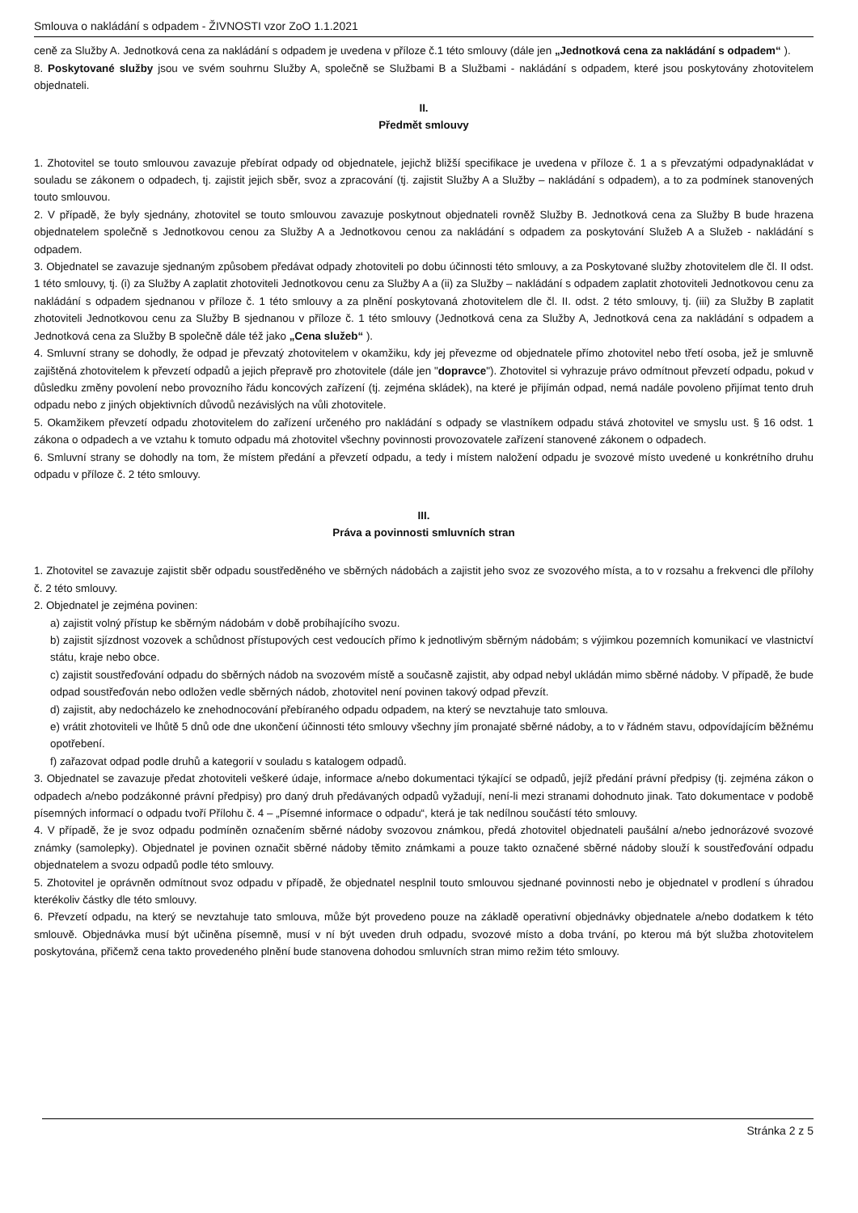Smlouva o nakládání s odpadem - ŽIVNOSTI vzor ZoO 1.1.2021
ceně za Služby A. Jednotková cena za nakládání s odpadem je uvedena v příloze č.1 této smlouvy (dále jen „Jednotková cena za nakládání s odpadem“ ).
8. Poskytované služby jsou ve svém souhrnu Služby A, společně se Službami B a Službami - nakládání s odpadem, které jsou poskytovány zhotovitelem objednateli.
II.
Předmět smlouvy
1. Zhotovitel se touto smlouvou zavazuje přebírat odpady od objednatele, jejichž bližší specifikace je uvedena v příloze č. 1 a s převzatými odpadynakládat v souladu se zákonem o odpadech, tj. zajistit jejich sběr, svoz a zpracování (tj. zajistit Služby A a Služby – nakládání s odpadem), a to za podmínek stanovených touto smlouvou.
2. V případě, že byly sjednány, zhotovitel se touto smlouvou zavazuje poskytnout objednateli rovněž Služby B. Jednotková cena za Služby B bude hrazena objednatelem společně s Jednotkovou cenou za Služby A a Jednotkovou cenou za nakládání s odpadem za poskytování Služeb A a Služeb - nakládání s odpadem.
3. Objednatel se zavazuje sjednaným způsobem předávat odpady zhotoviteli po dobu účinnosti této smlouvy, a za Poskytované služby zhotovitelem dle čl. II odst. 1 této smlouvy, tj. (i) za Služby A zaplatit zhotoviteli Jednotkovou cenu za Služby A a (ii) za Služby – nakládání s odpadem zaplatit zhotoviteli Jednotkovou cenu za nakládání s odpadem sjednanou v příloze č. 1 této smlouvy a za plnění poskytovaná zhotovitelem dle čl. II. odst. 2 této smlouvy, tj. (iii) za Služby B zaplatit zhotoviteli Jednotkovou cenu za Služby B sjednanou v příloze č. 1 této smlouvy (Jednotková cena za Služby A, Jednotková cena za nakládání s odpadem a Jednotková cena za Služby B společně dále též jako „Cena služeb“ ).
4. Smluvní strany se dohodly, že odpad je převzatý zhotovitelem v okamžiku, kdy jej převezme od objednatele přímo zhotovitel nebo třetí osoba, jež je smluvně zajištěná zhotovitelem k převzetí odpadů a jejich přepravě pro zhotovitele (dále jen "dopravce"). Zhotovitel si vyhrazuje právo odmítnout převzetí odpadu, pokud v důsledku změny povolení nebo provozního řádu koncových zařízení (tj. zejména skládek), na které je přijímán odpad, nemá nadále povoleno přijímat tento druh odpadu nebo z jiných objektivních důvodů nezávislých na vůli zhotovitele.
5. Okamžikem převzetí odpadu zhotovitelem do zařízení určeného pro nakládání s odpady se vlastníkem odpadu stává zhotovitel ve smyslu ust. § 16 odst. 1 zákona o odpadech a ve vztahu k tomuto odpadu má zhotovitel všechny povinnosti provozovatele zařízení stanovené zákonem o odpadech.
6. Smluvní strany se dohodly na tom, že místem předání a převzetí odpadu, a tedy i místem naložení odpadu je svozové místo uvedené u konkrétního druhu odpadu v příloze č. 2 této smlouvy.
III.
Práva a povinnosti smluvních stran
1. Zhotovitel se zavazuje zajistit sběr odpadu soustředěného ve sběrných nádobách a zajistit jeho svoz ze svozového místa, a to v rozsahu a frekvenci dle přílohy č. 2 této smlouvy.
2. Objednatel je zejména povinen:
a) zajistit volný přístup ke sběrným nádobám v době probíhajícího svozu.
b) zajistit sjízdnost vozovek a schůdnost přístupových cest vedoucích přímo k jednotlivým sběrným nádobám; s výjimkou pozemních komunikací ve vlastnictví státu, kraje nebo obce.
c) zajistit soustřeďování odpadu do sběrných nádob na svozovém místě a současně zajistit, aby odpad nebyl ukládán mimo sběrné nádoby. V případě, že bude odpad soustřeďován nebo odložen vedle sběrných nádob, zhotovitel není povinen takový odpad převzít.
d) zajistit, aby nedocházelo ke znehodnocování přebíraného odpadu odpadem, na který se nevztahuje tato smlouva.
e) vrátit zhotoviteli ve lhůtě 5 dnů ode dne ukončení účinnosti této smlouvy všechny jím pronajaté sběrné nádoby, a to v řádném stavu, odpovídajícím běžnému opotřebení.
f) zařazovat odpad podle druhů a kategorií v souladu s katalogem odpadů.
3. Objednatel se zavazuje předat zhotoviteli veškeré údaje, informace a/nebo dokumentaci týkající se odpadů, jejíž předání právní předpisy (tj. zejména zákon o odpadech a/nebo podzákonné právní předpisy) pro daný druh předávaných odpadů vyžadují, není-li mezi stranami dohodnuto jinak. Tato dokumentace v podobě písemných informací o odpadu tvoří Přílohu č. 4 – „Písemné informace o odpadu“, která je tak nedílnou součástí této smlouvy.
4. V případě, že je svoz odpadu podmíněn označením sběrné nádoby svozovou známkou, předá zhotovitel objednateli paušální a/nebo jednorázové svozové známky (samolepky). Objednatel je povinen označit sběrné nádoby těmito známkami a pouze takto označené sběrné nádoby slouží k soustřeďování odpadu objednatelem a svozu odpadů podle této smlouvy.
5. Zhotovitel je oprávněn odmítnout svoz odpadu v případě, že objednatel nesplnil touto smlouvou sjednané povinnosti nebo je objednatel v prodlení s úhradou kterékoliv částky dle této smlouvy.
6. Převzetí odpadu, na který se nevztahuje tato smlouva, může být provedeno pouze na základě operativní objednávky objednatele a/nebo dodatkem k této smlouvě. Objednávka musí být učiněna písemně, musí v ní být uveden druh odpadu, svozové místo a doba trvání, po kterou má být služba zhotovitelem poskytována, přičemž cena takto provedeného plnění bude stanovena dohodou smluvních stran mimo režim této smlouvy.
Stránka 2 z 5